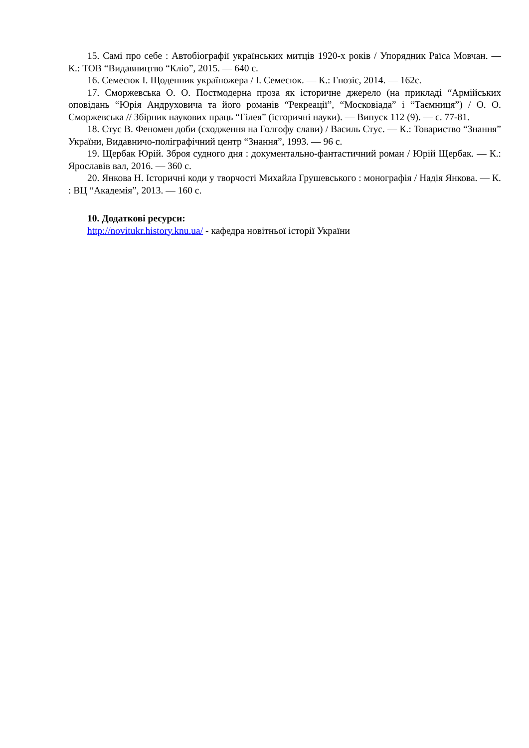15. Самі про себе : Автобіографії українських митців 1920-х років / Упорядник Раїса Мовчан. — К.: ТОВ “Видавництво “Кліо”, 2015. — 640 с.
16. Семесюк І. Щоденник україножера / І. Семесюк. — К.: Гнозіс, 2014. — 162с.
17. Сморжевська О. О. Постмодерна проза як історичне джерело (на прикладі “Армійських оповідань “Юрія Андруховича та його романів “Рекреації”, “Московіада” і “Таємниця”) / О. О. Сморжевська // Збірник наукових праць “Гілея” (історичні науки). — Випуск 112 (9). — с. 77-81.
18. Стус В. Феномен доби (сходження на Голгофу слави) / Василь Стус. — К.: Товариство “Знання” України, Видавничо-поліграфічний центр “Знання”, 1993. — 96 с.
19. Щербак Юрій. Зброя судного дня : документально-фантастичний роман / Юрій Щербак. — К.: Ярославів вал, 2016. — 360 с.
20. Янкова Н. Історичні коди у творчості Михайла Грушевського : монографія / Надія Янкова. — К. : ВЦ “Академія”, 2013. — 160 с.
10. Додаткові ресурси:
http://novitukr.history.knu.ua/ - кафедра новітньої історії України